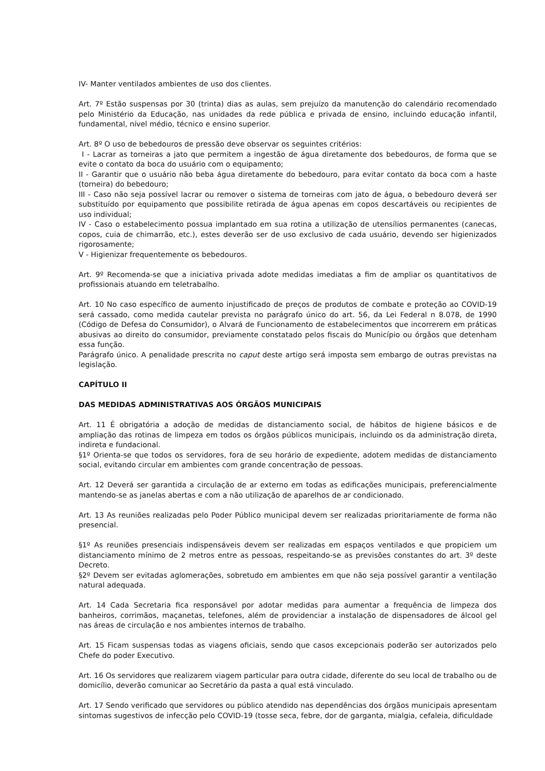IV- Manter ventilados ambientes de uso dos clientes.
Art. 7º Estão suspensas por 30 (trinta) dias as aulas, sem prejuízo da manutenção do calendário recomendado pelo Ministério da Educação, nas unidades da rede pública e privada de ensino, incluindo educação infantil, fundamental, nível médio, técnico e ensino superior.
Art. 8º O uso de bebedouros de pressão deve observar os seguintes critérios:
I - Lacrar as torneiras a jato que permitem a ingestão de água diretamente dos bebedouros, de forma que se evite o contato da boca do usuário com o equipamento;
II - Garantir que o usuário não beba água diretamente do bebedouro, para evitar contato da boca com a haste (torneira) do bebedouro;
III - Caso não seja possível lacrar ou remover o sistema de torneiras com jato de água, o bebedouro deverá ser substituído por equipamento que possibilite retirada de água apenas em copos descartáveis ou recipientes de uso individual;
IV - Caso o estabelecimento possua implantado em sua rotina a utilização de utensílios permanentes (canecas, copos, cuia de chimarrão, etc.), estes deverão ser de uso exclusivo de cada usuário, devendo ser higienizados rigorosamente;
V - Higienizar frequentemente os bebedouros.
Art. 9º Recomenda-se que a iniciativa privada adote medidas imediatas a fim de ampliar os quantitativos de profissionais atuando em teletrabalho.
Art. 10 No caso específico de aumento injustificado de preços de produtos de combate e proteção ao COVID-19 será cassado, como medida cautelar prevista no parágrafo único do art. 56, da Lei Federal n 8.078, de 1990 (Código de Defesa do Consumidor), o Alvará de Funcionamento de estabelecimentos que incorrerem em práticas abusivas ao direito do consumidor, previamente constatado pelos fiscais do Município ou órgãos que detenham essa função.
Parágrafo único. A penalidade prescrita no caput deste artigo será imposta sem embargo de outras previstas na legislação.
CAPÍTULO II
DAS MEDIDAS ADMINISTRATIVAS AOS ÓRGÃOS MUNICIPAIS
Art. 11 É obrigatória a adoção de medidas de distanciamento social, de hábitos de higiene básicos e de ampliação das rotinas de limpeza em todos os órgãos públicos municipais, incluindo os da administração direta, indireta e fundacional.
§1º Orienta-se que todos os servidores, fora de seu horário de expediente, adotem medidas de distanciamento social, evitando circular em ambientes com grande concentração de pessoas.
Art. 12 Deverá ser garantida a circulação de ar externo em todas as edificações municipais, preferencialmente mantendo-se as janelas abertas e com a não utilização de aparelhos de ar condicionado.
Art. 13 As reuniões realizadas pelo Poder Público municipal devem ser realizadas prioritariamente de forma não presencial.
§1º As reuniões presenciais indispensáveis devem ser realizadas em espaços ventilados e que propiciem um distanciamento mínimo de 2 metros entre as pessoas, respeitando-se as previsões constantes do art. 3º deste Decreto.
§2º Devem ser evitadas aglomerações, sobretudo em ambientes em que não seja possível garantir a ventilação natural adequada.
Art. 14 Cada Secretaria fica responsável por adotar medidas para aumentar a frequência de limpeza dos banheiros, corrimãos, maçanetas, telefones, além de providenciar a instalação de dispensadores de álcool gel nas áreas de circulação e nos ambientes internos de trabalho.
Art. 15 Ficam suspensas todas as viagens oficiais, sendo que casos excepcionais poderão ser autorizados pelo Chefe do poder Executivo.
Art. 16 Os servidores que realizarem viagem particular para outra cidade, diferente do seu local de trabalho ou de domicílio, deverão comunicar ao Secretário da pasta a qual está vinculado.
Art. 17 Sendo verificado que servidores ou público atendido nas dependências dos órgãos municipais apresentam sintomas sugestivos de infecção pelo COVID-19 (tosse seca, febre, dor de garganta, mialgia, cefaleia, dificuldade